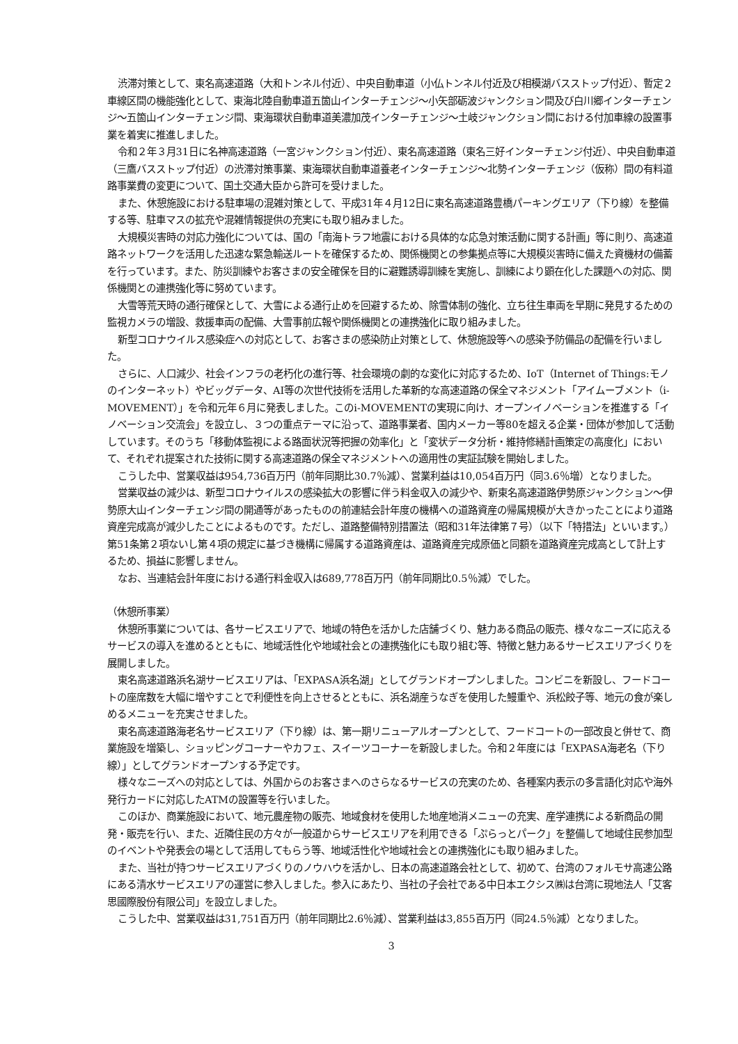渋滞対策として、東名高速道路（大和トンネル付近）、中央自動車道（小仏トンネル付近及び相模湖バスストップ付近）、暫定２車線区間の機能強化として、東海北陸自動車道五箇山インターチェンジ～小矢部砺波ジャンクション間及び白川郷インターチェンジ～五箇山インターチェンジ間、東海環状自動車道美濃加茂インターチェンジ～土岐ジャンクション間における付加車線の設置事業を着実に推進しました。
令和２年３月31日に名神高速道路（一宮ジャンクション付近）、東名高速道路（東名三好インターチェンジ付近）、中央自動車道（三鷹バスストップ付近）の渋滞対策事業、東海環状自動車道養老インターチェンジ～北勢インターチェンジ（仮称）間の有料道路事業費の変更について、国土交通大臣から許可を受けました。
また、休憩施設における駐車場の混雑対策として、平成31年４月12日に東名高速道路豊橋パーキングエリア（下り線）を整備する等、駐車マスの拡充や混雑情報提供の充実にも取り組みました。
大規模災害時の対応力強化については、国の「南海トラフ地震における具体的な応急対策活動に関する計画」等に則り、高速道路ネットワークを活用した迅速な緊急輸送ルートを確保するため、関係機関との参集拠点等に大規模災害時に備えた資機材の備蓄を行っています。また、防災訓練やお客さまの安全確保を目的に避難誘導訓練を実施し、訓練により顕在化した課題への対応、関係機関との連携強化等に努めています。
大雪等荒天時の通行確保として、大雪による通行止めを回避するため、除雪体制の強化、立ち往生車両を早期に発見するための監視カメラの増設、救援車両の配備、大雪事前広報や関係機関との連携強化に取り組みました。
新型コロナウイルス感染症への対応として、お客さまの感染防止対策として、休憩施設等への感染予防備品の配備を行いました。
さらに、人口減少、社会インフラの老朽化の進行等、社会環境の劇的な変化に対応するため、IoT（Internet of Things:モノのインターネット）やビッグデータ、AI等の次世代技術を活用した革新的な高速道路の保全マネジメント「アイムーブメント（i-MOVEMENT）」を令和元年６月に発表しました。このi-MOVEMENTの実現に向け、オープンイノベーションを推進する「イノベーション交流会」を設立し、３つの重点テーマに沿って、道路事業者、国内メーカー等80を超える企業・団体が参加して活動しています。そのうち「移動体監視による路面状況等把握の効率化」と「変状データ分析・維持修繕計画策定の高度化」において、それぞれ提案された技術に関する高速道路の保全マネジメントへの適用性の実証試験を開始しました。
こうした中、営業収益は954,736百万円（前年同期比30.7％減）、営業利益は10,054百万円（同3.6％増）となりました。
営業収益の減少は、新型コロナウイルスの感染拡大の影響に伴う料金収入の減少や、新東名高速道路伊勢原ジャンクション～伊勢原大山インターチェンジ間の開通等があったものの前連結会計年度の機構への道路資産の帰属規模が大きかったことにより道路資産完成高が減少したことによるものです。ただし、道路整備特別措置法（昭和31年法律第７号）（以下「特措法」といいます。）第51条第２項ないし第４項の規定に基づき機構に帰属する道路資産は、道路資産完成原価と同額を道路資産完成高として計上するため、損益に影響しません。
なお、当連結会計年度における通行料金収入は689,778百万円（前年同期比0.5％減）でした。
（休憩所事業）
休憩所事業については、各サービスエリアで、地域の特色を活かした店舗づくり、魅力ある商品の販売、様々なニーズに応えるサービスの導入を進めるとともに、地域活性化や地域社会との連携強化にも取り組む等、特徴と魅力あるサービスエリアづくりを展開しました。
東名高速道路浜名湖サービスエリアは、「EXPASA浜名湖」としてグランドオープンしました。コンビニを新設し、フードコートの座席数を大幅に増やすことで利便性を向上させるとともに、浜名湖産うなぎを使用した鰻重や、浜松餃子等、地元の食が楽しめるメニューを充実させました。
東名高速道路海老名サービスエリア（下り線）は、第一期リニューアルオープンとして、フードコートの一部改良と併せて、商業施設を増築し、ショッピングコーナーやカフェ、スイーツコーナーを新設しました。令和２年度には「EXPASA海老名（下り線）」としてグランドオープンする予定です。
様々なニーズへの対応としては、外国からのお客さまへのさらなるサービスの充実のため、各種案内表示の多言語化対応や海外発行カードに対応したATMの設置等を行いました。
このほか、商業施設において、地元農産物の販売、地域食材を使用した地産地消メニューの充実、産学連携による新商品の開発・販売を行い、また、近隣住民の方々が一般道からサービスエリアを利用できる「ぷらっとパーク」を整備して地域住民参加型のイベントや発表会の場として活用してもらう等、地域活性化や地域社会との連携強化にも取り組みました。
また、当社が持つサービスエリアづくりのノウハウを活かし、日本の高速道路会社として、初めて、台湾のフォルモサ高速公路にある清水サービスエリアの運営に参入しました。参入にあたり、当社の子会社である中日本エクシス㈱は台湾に現地法人「艾客思國際股份有限公司」を設立しました。
こうした中、営業収益は31,751百万円（前年同期比2.6％減）、営業利益は3,855百万円（同24.5％減）となりました。
3